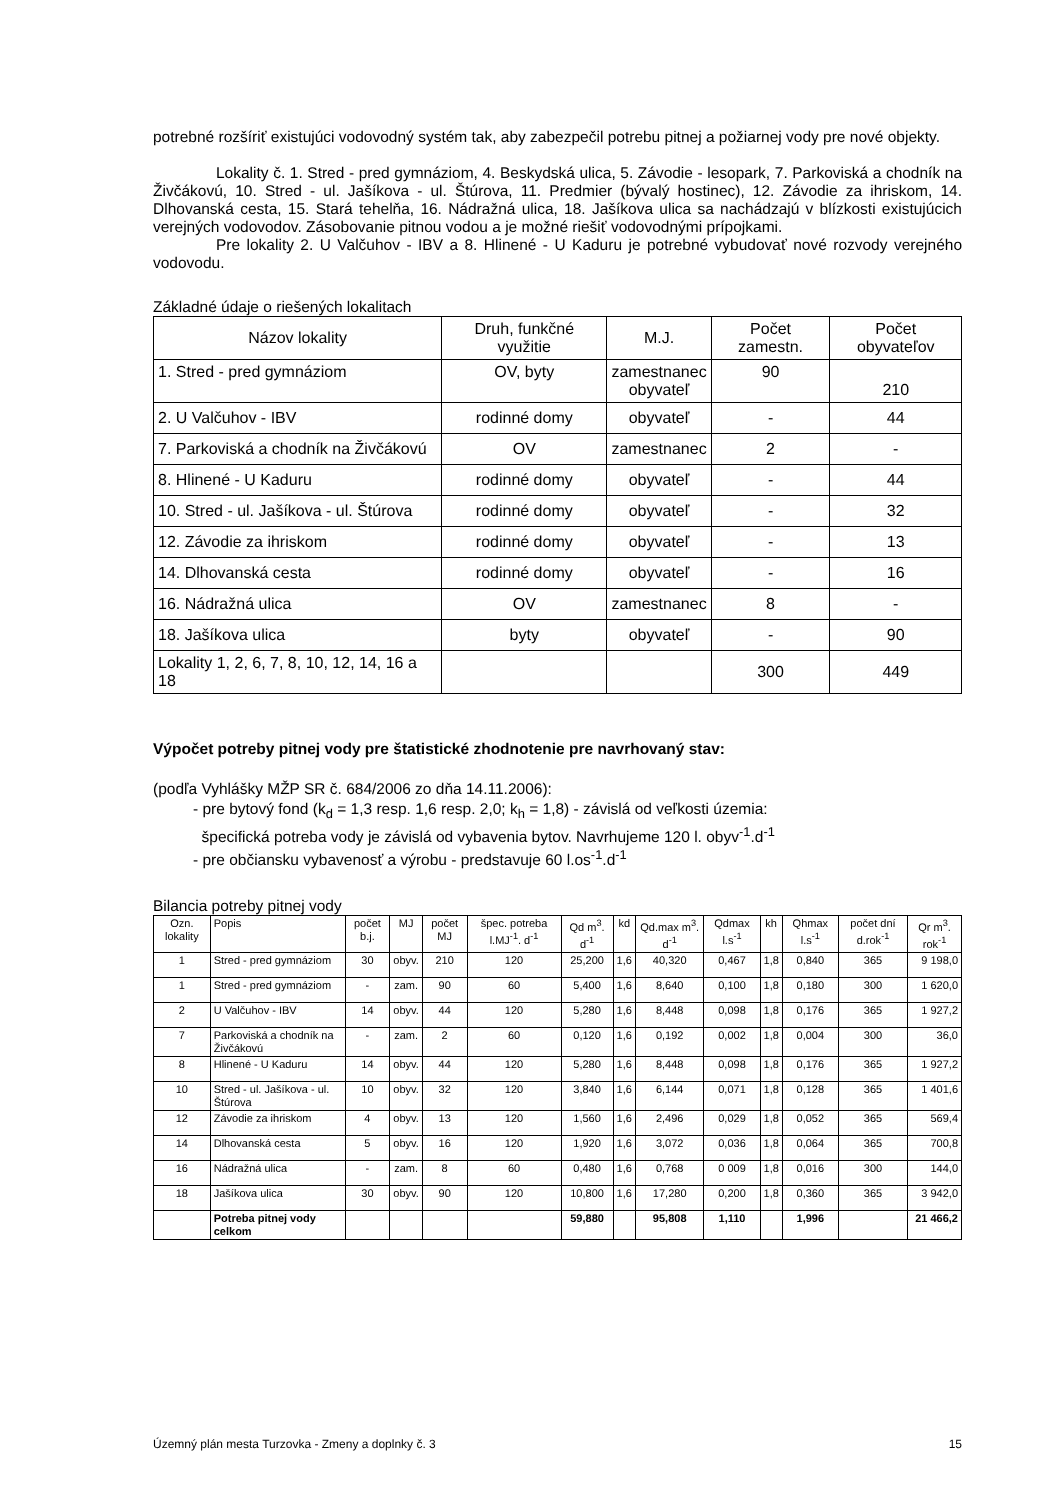potrebné rozšíriť existujúci vodovodný systém tak, aby zabezpečil potrebu pitnej a požiarnej vody pre nové objekty.
Lokality č. 1. Stred - pred gymnáziom, 4. Beskydská ulica, 5. Závodie - lesopark, 7. Parkoviská a chodník na Živčákovú, 10. Stred - ul. Jašíkova - ul. Štúrova, 11. Predmier (bývalý hostinec), 12. Závodie za ihriskom, 14. Dlhovanská cesta, 15. Stará tehelňa, 16. Nádražná ulica, 18. Jašíkova ulica sa nachádzajú v blízkosti existujúcich verejných vodovodov. Zásobovanie pitnou vodou a je možné riešiť vodovodnými prípojkami.
Pre lokality 2. U Valčuhov - IBV a 8. Hlinené - U Kaduru je potrebné vybudovať nové rozvody verejného vodovodu.
Základné údaje o riešených lokalitach
| Názov lokality | Druh, funkčné využitie | M.J. | Počet zamestn. | Počet obyvateľov |
| 1. Stred - pred gymnáziom | OV, byty | zamestnanec obyvateľ | 90 | 210 |
| 2. U Valčuhov - IBV | rodinné domy | obyvateľ | - | 44 |
| 7. Parkoviská a chodník na Živčákovú | OV | zamestnanec | 2 | - |
| 8. Hlinené - U Kaduru | rodinné domy | obyvateľ | - | 44 |
| 10. Stred - ul. Jašíkova - ul. Štúrova | rodinné domy | obyvateľ | - | 32 |
| 12. Závodie za ihriskom | rodinné domy | obyvateľ | - | 13 |
| 14. Dlhovanská cesta | rodinné domy | obyvateľ | - | 16 |
| 16. Nádražná ulica | OV | zamestnanec | 8 | - |
| 18. Jašíkova ulica | byty | obyvateľ | - | 90 |
| Lokality 1, 2, 6, 7, 8, 10, 12, 14, 16 a 18 | | | 300 | 449 |
Výpočet potreby pitnej vody pre štatistické zhodnotenie pre navrhovaný stav:
(podľa Vyhlášky MŽP SR č. 684/2006 zo dňa 14.11.2006):
- pre bytový fond (k<sub>d</sub> = 1,3 resp. 1,6 resp. 2,0; k<sub>h</sub> = 1,8) - závislá od veľkosti územia:
špecifická potreba vody je závislá od vybavenia bytov. Navrhujeme 120 l. obyv<sup>-1</sup>.d<sup>-1</sup>
- pre občiansku vybavenosť a výrobu - predstavuje 60 l.os<sup>-1</sup>.d<sup>-1</sup>
Bilancia potreby pitnej vody
| Ozn. lokality | Popis | počet b.j. | MJ | počet MJ | špec. potreba l.MJ<sup>-1</sup>. d<sup>-1</sup> | Qd m<sup>3</sup>. d<sup>-1</sup> | kd | Qd.max m<sup>3</sup>. d<sup>-1</sup> | Qdmax l.s<sup>-1</sup> | kh | Qhmax l.s<sup>-1</sup> | počet dní d.rok<sup>-1</sup> | Qr m<sup>3</sup>. rok<sup>-1</sup> |
| 1 | Stred - pred gymnáziom | 30 | obyv. | 210 | 120 | 25,200 | 1,6 | 40,320 | 0,467 | 1,8 | 0,840 | 365 | 9 198,0 |
| 1 | Stred - pred gymnáziom | - | zam. | 90 | 60 | 5,400 | 1,6 | 8,640 | 0,100 | 1,8 | 0,180 | 300 | 1 620,0 |
| 2 | U Valčuhov - IBV | 14 | obyv. | 44 | 120 | 5,280 | 1,6 | 8,448 | 0,098 | 1,8 | 0,176 | 365 | 1 927,2 |
| 7 | Parkoviská a chodník na Živčákovú | - | zam. | 2 | 60 | 0,120 | 1,6 | 0,192 | 0,002 | 1,8 | 0,004 | 300 | 36,0 |
| 8 | Hlinené - U Kaduru | 14 | obyv. | 44 | 120 | 5,280 | 1,6 | 8,448 | 0,098 | 1,8 | 0,176 | 365 | 1 927,2 |
| 10 | Stred - ul. Jašíkova - ul. Štúrova | 10 | obyv. | 32 | 120 | 3,840 | 1,6 | 6,144 | 0,071 | 1,8 | 0,128 | 365 | 1 401,6 |
| 12 | Závodie za ihriskom | 4 | obyv. | 13 | 120 | 1,560 | 1,6 | 2,496 | 0,029 | 1,8 | 0,052 | 365 | 569,4 |
| 14 | Dlhovanská cesta | 5 | obyv. | 16 | 120 | 1,920 | 1,6 | 3,072 | 0,036 | 1,8 | 0,064 | 365 | 700,8 |
| 16 | Nádražná ulica | - | zam. | 8 | 60 | 0,480 | 1,6 | 0,768 | 0 009 | 1,8 | 0,016 | 300 | 144,0 |
| 18 | Jašíkova ulica | 30 | obyv. | 90 | 120 | 10,800 | 1,6 | 17,280 | 0,200 | 1,8 | 0,360 | 365 | 3 942,0 |
| | Potreba pitnej vody celkom | | | | | 59,880 | | 95,808 | 1,110 | | 1,996 | | 21 466,2 |
Územný plán mesta Turzovka - Zmeny a doplnky č. 3 15